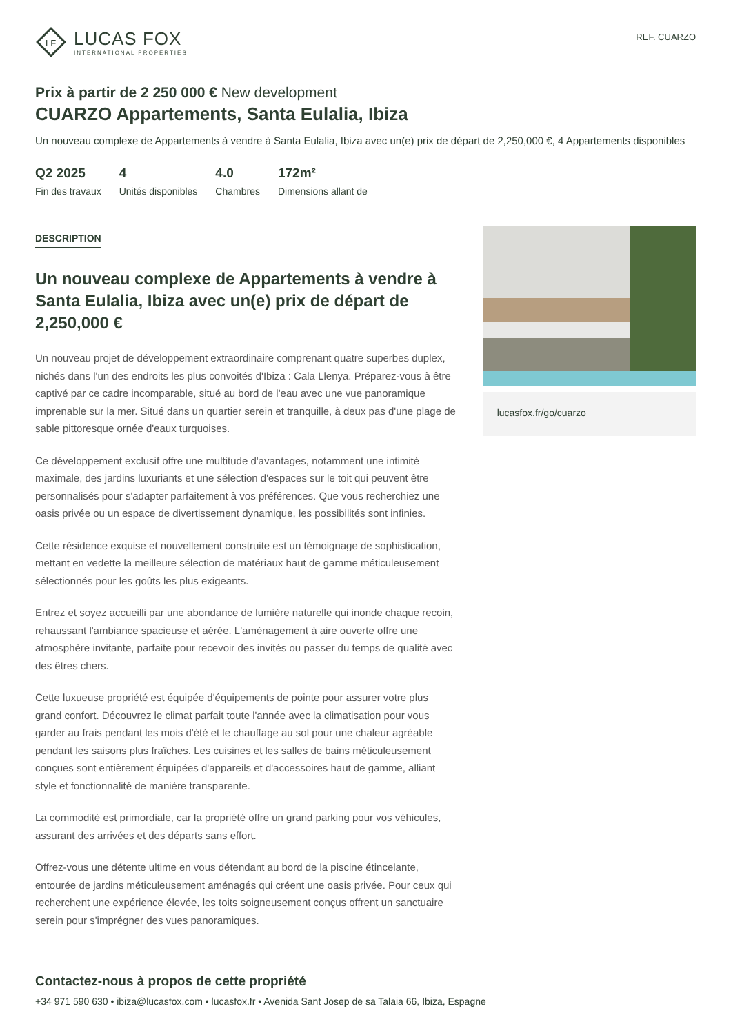LF
LUCAS FOX
INTERNATIONAL PROPERTIES
REF. CUARZO
Prix à partir de 2 250 000 € New development
CUARZO Appartements, Santa Eulalia, Ibiza
Un nouveau complexe de Appartements à vendre à Santa Eulalia, Ibiza avec un(e) prix de départ de 2,250,000 €, 4 Appartements disponibles
Q2 2025
Fin des travaux
4
Unités disponibles
4.0
Chambres
172m²
Dimensions allant de
DESCRIPTION
Un nouveau complexe de Appartements à vendre à Santa Eulalia, Ibiza avec un(e) prix de départ de 2,250,000 €
Un nouveau projet de développement extraordinaire comprenant quatre superbes duplex, nichés dans l'un des endroits les plus convoités d'Ibiza : Cala Llenya. Préparez-vous à être captivé par ce cadre incomparable, situé au bord de l'eau avec une vue panoramique imprenable sur la mer. Situé dans un quartier serein et tranquille, à deux pas d'une plage de sable pittoresque ornée d'eaux turquoises.
Ce développement exclusif offre une multitude d'avantages, notamment une intimité maximale, des jardins luxuriants et une sélection d'espaces sur le toit qui peuvent être personnalisés pour s'adapter parfaitement à vos préférences. Que vous recherchiez une oasis privée ou un espace de divertissement dynamique, les possibilités sont infinies.
Cette résidence exquise et nouvellement construite est un témoignage de sophistication, mettant en vedette la meilleure sélection de matériaux haut de gamme méticuleusement sélectionnés pour les goûts les plus exigeants.
Entrez et soyez accueilli par une abondance de lumière naturelle qui inonde chaque recoin, rehaussant l'ambiance spacieuse et aérée. L'aménagement à aire ouverte offre une atmosphère invitante, parfaite pour recevoir des invités ou passer du temps de qualité avec des êtres chers.
Cette luxueuse propriété est équipée d'équipements de pointe pour assurer votre plus grand confort. Découvrez le climat parfait toute l'année avec la climatisation pour vous garder au frais pendant les mois d'été et le chauffage au sol pour une chaleur agréable pendant les saisons plus fraîches. Les cuisines et les salles de bains méticuleusement conçues sont entièrement équipées d'appareils et d'accessoires haut de gamme, alliant style et fonctionnalité de manière transparente.
La commodité est primordiale, car la propriété offre un grand parking pour vos véhicules, assurant des arrivées et des départs sans effort.
Offrez-vous une détente ultime en vous détendant au bord de la piscine étincelante, entourée de jardins méticuleusement aménagés qui créent une oasis privée. Pour ceux qui recherchent une expérience élevée, les toits soigneusement conçus offrent un sanctuaire serein pour s'imprégner des vues panoramiques.
lucasfox.fr/go/cuarzo
Contactez-nous à propos de cette propriété
+34 971 590 630 • ibiza@lucasfox.com • lucasfox.fr • Avenida Sant Josep de sa Talaia 66, Ibiza, Espagne